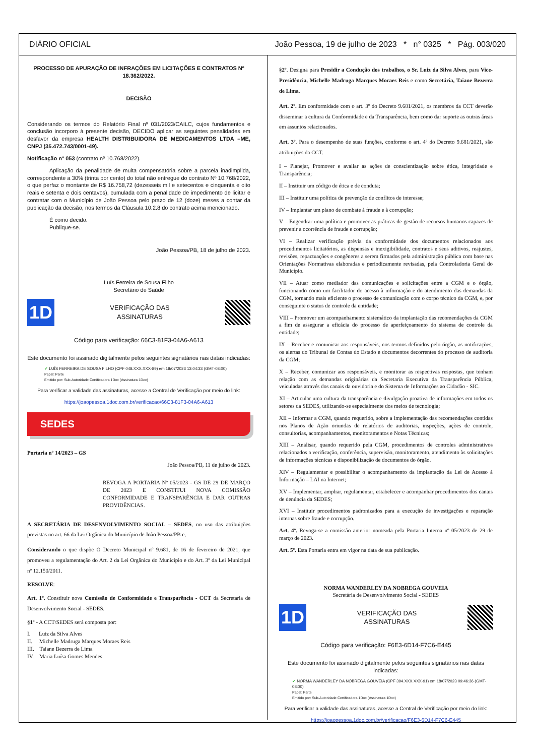DIÁRIO OFICIAL João Pessoa, 19 de julho de 2023 * n° 0325 * Pág. 003/020
PROCESSO DE APURAÇÃO DE INFRAÇÕES EM LICITAÇÕES E CONTRATOS Nº 18.362/2022.
DECISÃO
Considerando os termos do Relatório Final nº 031/2023/CAILC, cujos fundamentos e conclusão incorporo à presente decisão, DECIDO aplicar as seguintes penalidades em desfavor da empresa HEALTH DISTRIBUIDORA DE MEDICAMENTOS LTDA –ME, CNPJ (35.472.743/0001-49).
Notificação nº 053 (contrato nº 10.768/2022).
Aplicação da penalidade de multa compensatória sobre a parcela inadimplida, correspondente a 30% (trinta por cento) do total não entregue do contrato Nº 10.768/2022, o que perfaz o montante de R$ 16.758,72 (dezesseis mil e setecentos e cinquenta e oito reais e setenta e dois centavos), cumulada com a penalidade de impedimento de licitar e contratar com o Município de João Pessoa pelo prazo de 12 (doze) meses a contar da publicação da decisão, nos termos da Cláusula 10.2.8 do contrato acima mencionado.
É como decido.
Publique-se.
João Pessoa/PB, 18 de julho de 2023.
Luís Ferreira de Sousa Filho
Secretário de Saúde
1D
VERIFICAÇÃO DAS
ASSINATURAS
Código para verificação: 66C3-81F3-04A6-A613
Este documento foi assinado digitalmente pelos seguintes signatários nas datas indicadas:
✔ LUÍS FERREIRA DE SOUSA FILHO (CPF 048.XXX.XXX-89) em 18/07/2023 13:04:33 (GMT-03:00)
Papel: Parte
Emitido por: Sub-Autoridade Certificadora 1Doc (Assinatura 1Doc)
Para verificar a validade das assinaturas, acesse a Central de Verificação por meio do link:
https://joaopessoa.1doc.com.br/verificacao/66C3-81F3-04A6-A613
SEDES
Portaria nº 14/2023 – GS
João Pessoa/PB, 11 de julho de 2023.
REVOGA A PORTARIA Nº 05/2023 - GS DE 29 DE MARÇO DE 2023 E CONSTITUI NOVA COMISSÃO CONFORMIDADE E TRANSPARÊNCIA E DAR OUTRAS PROVIDÊNCIAS.
A SECRETÁRIA DE DESENVOLVIMENTO SOCIAL – SEDES, no uso das atribuições previstas no art. 66 da Lei Orgânica do Município de João Pessoa/PB e,
Considerando o que dispõe O Decreto Municipal nº 9.681, de 16 de fevereiro de 2021, que promoveu a regulamentação do Art. 2 da Lei Orgânica do Município e do Art. 3º da Lei Municipal nº 12.150/2011.
RESOLVE:
Art. 1º. Constituir nova Comissão de Conformidade e Transparência - CCT da Secretaria de Desenvolvimento Social - SEDES.
§1º - A CCT/SEDES será composta por:
I. Luiz da Silva Alves
II. Michelle Madruga Marques Moraes Reis
III. Taiane Bezerra de Lima
IV. Maria Luísa Gomes Mendes
§2º. Designa para Presidir a Condução dos trabalhos, o Sr. Luiz da Silva Alves, para Vice-Presidência, Michelle Madruga Marques Moraes Reis e como Secretária, Taiane Bezerra de Lima.
Art. 2º. Em conformidade com o art. 3º do Decreto 9.681/2021, os membros da CCT deverão disseminar a cultura da Conformidade e da Transparência, bem como dar suporte as outras áreas em assuntos relacionados.
Art. 3º. Para o desempenho de suas funções, conforme o art. 4º do Decreto 9.681/2021, são atribuições da CCT.
I – Planejar, Promover e avaliar as ações de conscientização sobre ética, integridade e Transparência;
II – Instituir um código de ética e de conduta;
III – Instituir uma política de prevenção de conflitos de interesse;
IV – Implantar um plano de combate à fraude e à corrupção;
V – Engendrar uma política e promover as práticas de gestão de recursos humanos capazes de prevenir a ocorrência de fraude e corrupção;
VI – Realizar verificação prévia da conformidade dos documentos relacionados aos procedimentos licitatórios, as dispensas e inexigibilidade, contratos e seus aditivos, reajustes, revisões, repactuações e congêneres a serem firmados pela administração pública com base nas Orientações Normativas elaboradas e periodicamente revisadas, pela Controladoria Geral do Município.
VII – Atuar como mediador das comunicações e solicitações entre a CGM e o órgão, funcionando como um facilitador do acesso à informação e do atendimento das demandas da CGM, tornando mais eficiente o processo de comunicação com o corpo técnico da CGM, e, por conseguinte o status de controle da entidade;
VIII – Promover um acompanhamento sistemático da implantação das recomendações da CGM a fim de assegurar a eficácia do processo de aperfeiçoamento do sistema de controle da entidade;
IX – Receber e comunicar aos responsáveis, nos termos definidos pelo órgão, as notificações, os alertas do Tribunal de Contas do Estado e documentos decorrentes do processo de auditoria da CGM;
X – Receber, comunicar aos responsáveis, e monitorar as respectivas respostas, que tenham relação com as demandas originárias da Secretaria Executiva da Transparência Pública, veiculadas através dos canais da ouvidoria e do Sistema de Informações ao Cidadão - SIC.
XI – Articular uma cultura da transparência e divulgação proativa de informações em todos os setores da SEDES, utilizando-se especialmente dos meios de tecnologia;
XII – Informar a CGM, quando requerido, sobre a implementação das recomendações contidas nos Planos de Ação oriundas de relatórios de auditorias, inspeções, ações de controle, consultorias, acompanhamentos, monitoramentos e Notas Técnicas;
XIII – Analisar, quando requerido pela CGM, procedimentos de controles administrativos relacionados a verificação, conferência, supervisão, monitoramento, atendimento às solicitações de informações técnicas e disponibilização de documentos do órgão.
XIV – Regulamentar e possibilitar o acompanhamento da implantação da Lei de Acesso à Informação – LAI na Internet;
XV – Implementar, ampliar, regulamentar, estabelecer e acompanhar procedimentos dos canais de denúncia da SEDES;
XVI – Instituir procedimentos padronizados para a execução de investigações e reparação internas sobre fraude e corrupção.
Art. 4º. Revoga-se a comissão anterior nomeada pela Portaria Interna nº 05/2023 de 29 de março de 2023.
Art. 5º. Esta Portaria entra em vigor na data de sua publicação.
NORMA WANDERLEY DA NOBREGA GOUVEIA
Secretária de Desenvolvimento Social - SEDES
1D
VERIFICAÇÃO DAS
ASSINATURAS
Código para verificação: F6E3-6D14-F7C6-E445
Este documento foi assinado digitalmente pelos seguintes signatários nas datas indicadas:
✔ NORMA WANDERLEY DA NÓBREGA GOUVEIA (CPF 394.XXX.XXX-91) em 18/07/2023 09:46:36 (GMT-03:00)
Papel: Parte
Emitido por: Sub-Autoridade Certificadora 1Doc (Assinatura 1Doc)
Para verificar a validade das assinaturas, acesse a Central de Verificação por meio do link:
https://joaopessoa.1doc.com.br/verificacao/F6E3-6D14-F7C6-E445